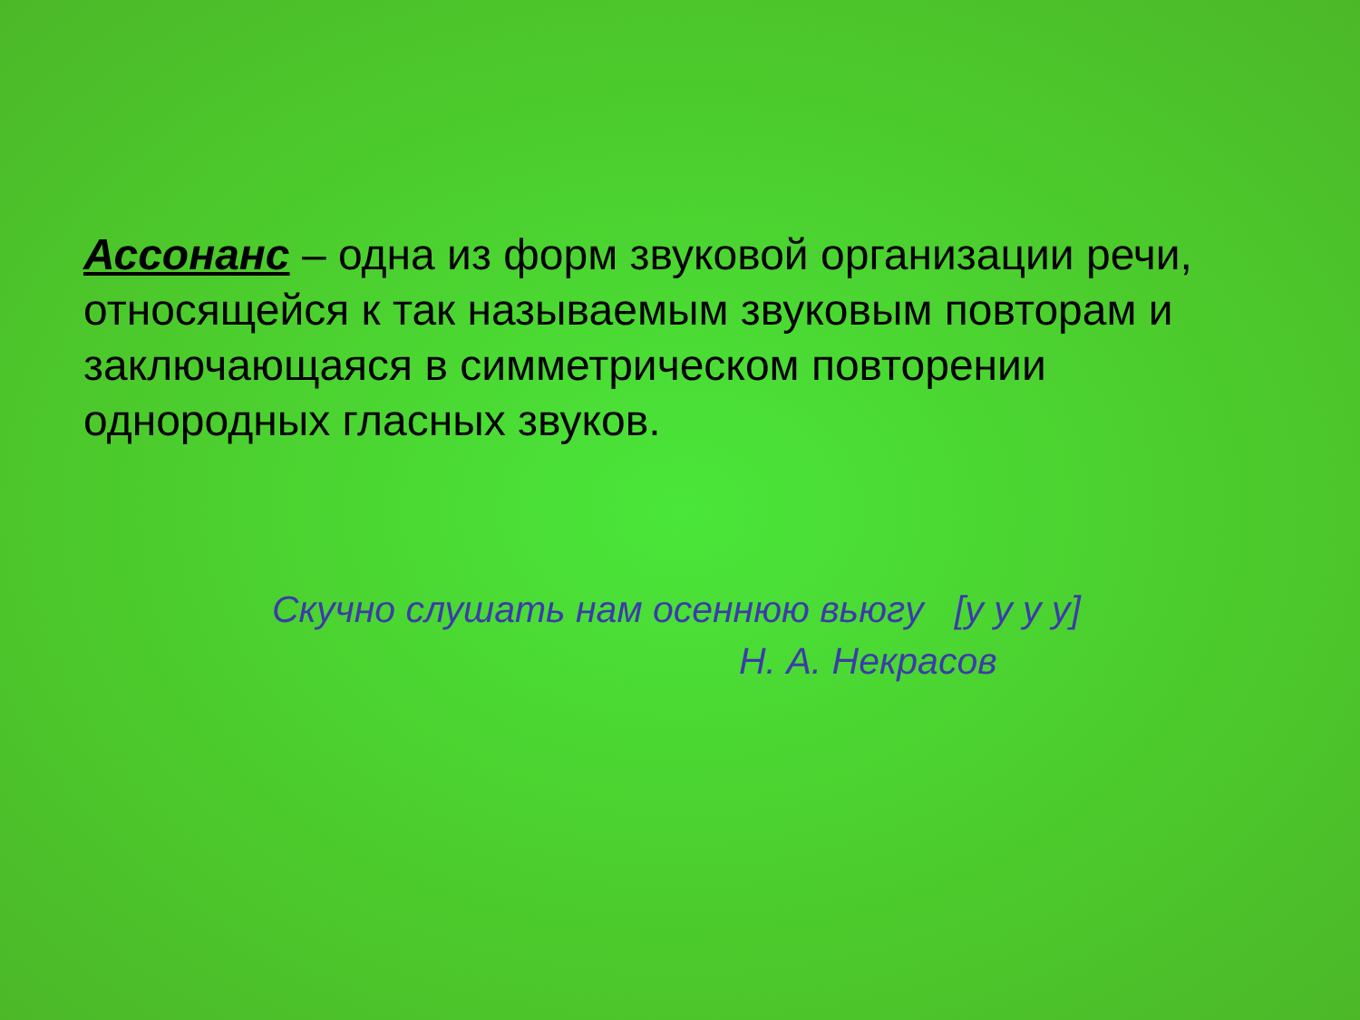Ассонанс – одна из форм звуковой организации речи, относящейся к так называемым звуковым повторам и заключающаяся в симметрическом повторении однородных гласных звуков.
Скучно слушать нам осеннюю вьюгу [у у у у]
Н. А. Некрасов